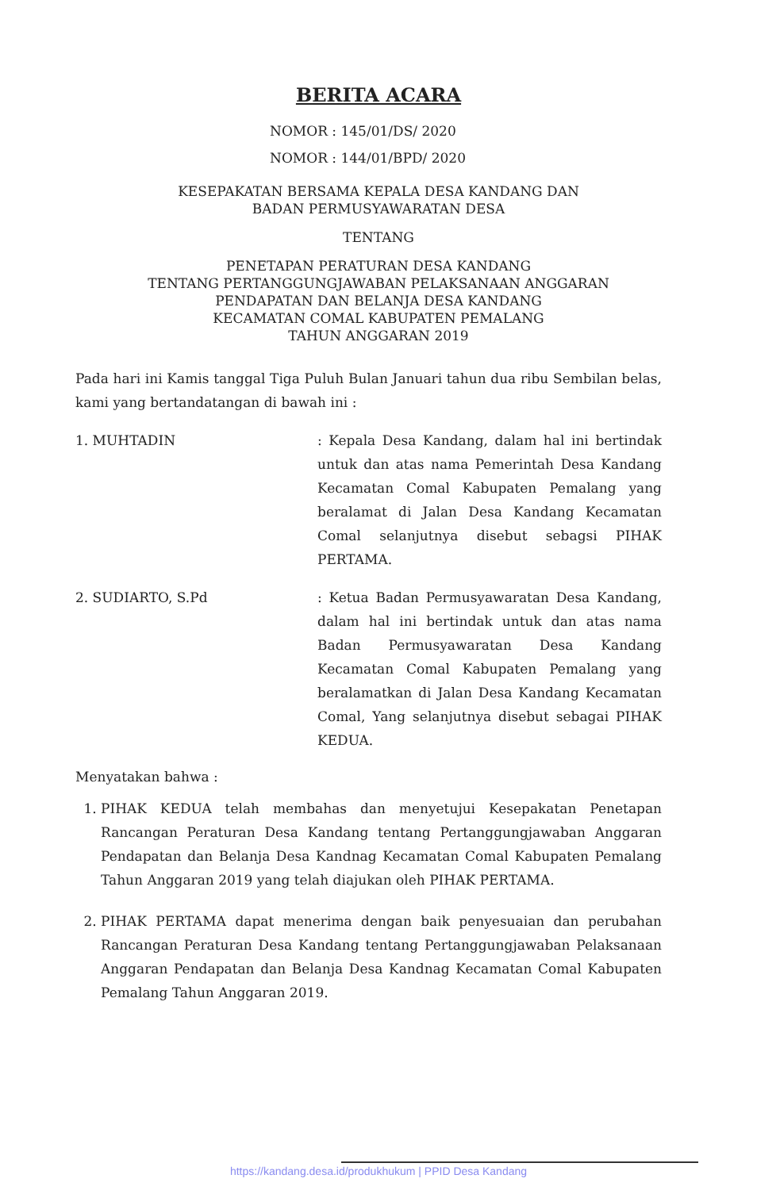BERITA ACARA
NOMOR : 145/01/DS/ 2020
NOMOR : 144/01/BPD/ 2020
KESEPAKATAN BERSAMA KEPALA DESA KANDANG DAN
BADAN PERMUSYAWARATAN DESA
TENTANG
PENETAPAN PERATURAN DESA KANDANG
TENTANG PERTANGGUNGJAWABAN PELAKSANAAN ANGGARAN
PENDAPATAN DAN BELANJA DESA KANDANG
KECAMATAN COMAL KABUPATEN PEMALANG
TAHUN ANGGARAN 2019
Pada hari ini Kamis tanggal Tiga Puluh Bulan Januari tahun dua ribu Sembilan belas, kami yang bertandatangan di bawah ini :
1. MUHTADIN : Kepala Desa Kandang, dalam hal ini bertindak untuk dan atas nama Pemerintah Desa Kandang Kecamatan Comal Kabupaten Pemalang yang beralamat di Jalan Desa Kandang Kecamatan Comal selanjutnya disebut sebagsi PIHAK PERTAMA.
2. SUDIARTO, S.Pd : Ketua Badan Permusyawaratan Desa Kandang, dalam hal ini bertindak untuk dan atas nama Badan Permusyawaratan Desa Kandang Kecamatan Comal Kabupaten Pemalang yang beralamatkan di Jalan Desa Kandang Kecamatan Comal, Yang selanjutnya disebut sebagai PIHAK KEDUA.
Menyatakan bahwa :
1. PIHAK KEDUA telah membahas dan menyetujui Kesepakatan Penetapan Rancangan Peraturan Desa Kandang tentang Pertanggungjawaban Anggaran Pendapatan dan Belanja Desa Kandnag Kecamatan Comal Kabupaten Pemalang Tahun Anggaran 2019 yang telah diajukan oleh PIHAK PERTAMA.
2. PIHAK PERTAMA dapat menerima dengan baik penyesuaian dan perubahan Rancangan Peraturan Desa Kandang tentang Pertanggungjawaban Pelaksanaan Anggaran Pendapatan dan Belanja Desa Kandnag Kecamatan Comal Kabupaten Pemalang Tahun Anggaran 2019.
https://kandang.desa.id/produkhukum | PPID Desa Kandang